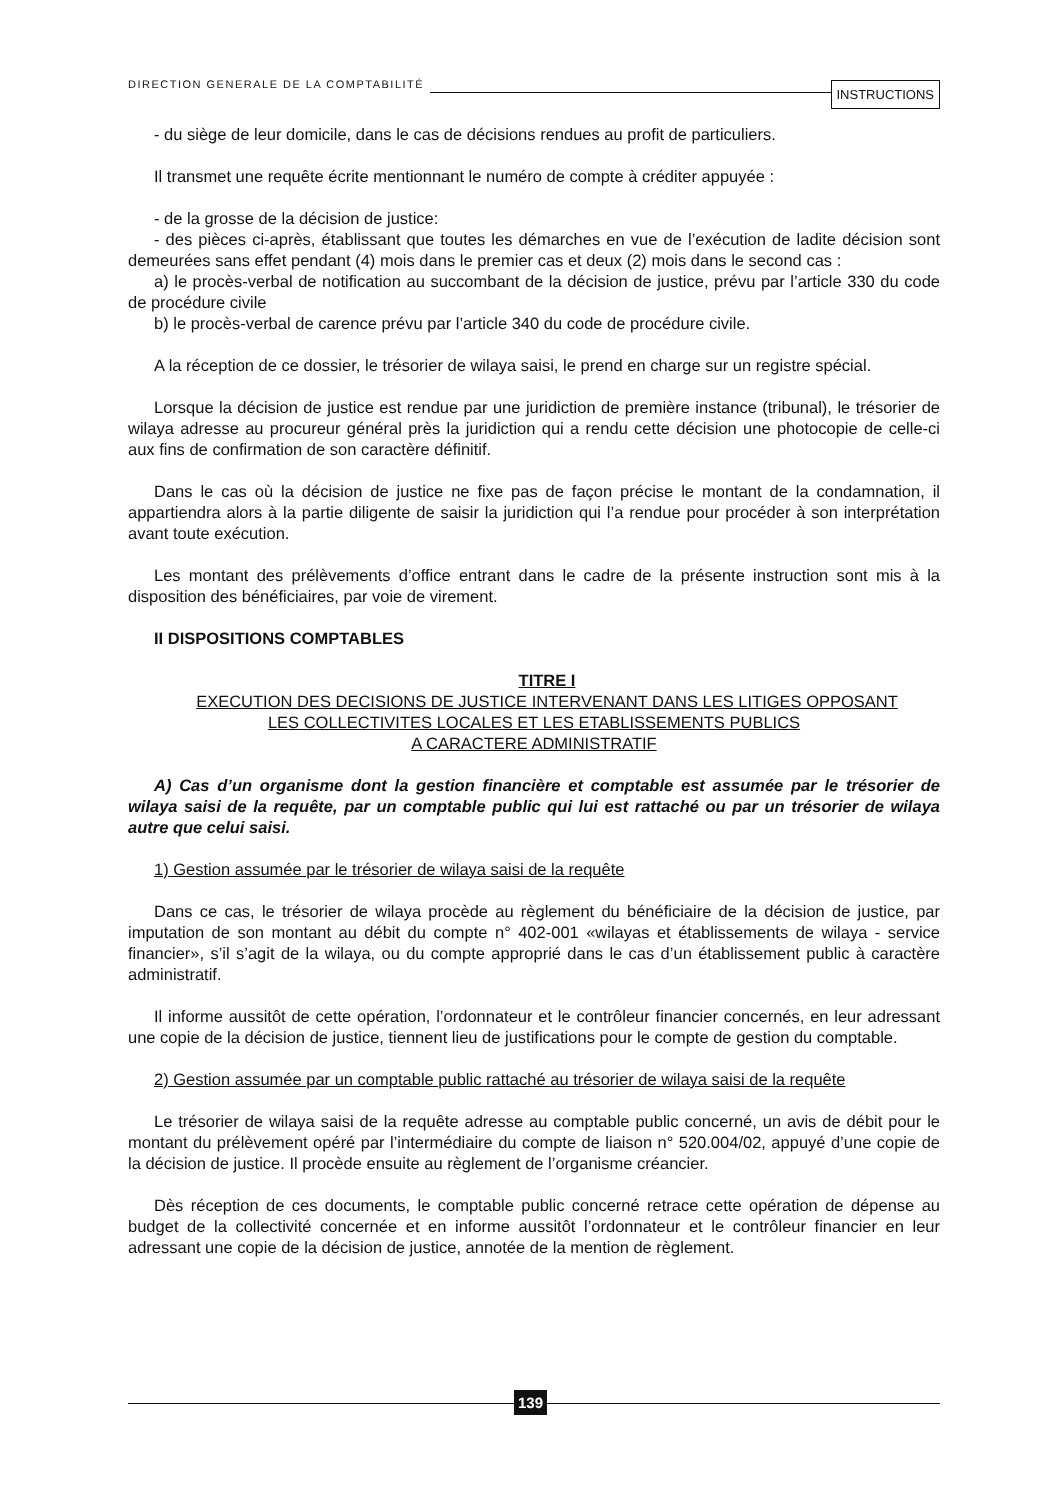DIRECTION GENERALE DE LA COMPTABILITÉ INSTRUCTIONS
- du siège de leur domicile, dans le cas de décisions rendues au profit de particuliers.
Il transmet une requête écrite mentionnant le numéro de compte à créditer appuyée :
- de la grosse de la décision de justice:
- des pièces ci-après, établissant que toutes les démarches en vue de l’exécution de ladite décision sont demeurées sans effet pendant (4) mois dans le premier cas et deux (2) mois dans le second cas :
a) le procès-verbal de notification au succombant de la décision de justice, prévu par l’article 330 du code de procédure civile
b) le procès-verbal de carence prévu par l’article 340 du code de procédure civile.
A la réception de ce dossier, le trésorier de wilaya saisi, le prend en charge sur un registre spécial.
Lorsque la décision de justice est rendue par une juridiction de première instance (tribunal), le trésorier de wilaya adresse au procureur général près la juridiction qui a rendu cette décision une photocopie de celle-ci aux fins de confirmation de son caractère définitif.
Dans le cas où la décision de justice ne fixe pas de façon précise le montant de la condamnation, il appartiendra alors à la partie diligente de saisir la juridiction qui l’a rendue pour procéder à son interprétation avant toute exécution.
Les montant des prélèvements d’office entrant dans le cadre de la présente instruction sont mis à la disposition des bénéficiaires, par voie de virement.
II DISPOSITIONS COMPTABLES
TITRE I
EXECUTION DES DECISIONS DE JUSTICE INTERVENANT DANS LES LITIGES OPPOSANT
LES COLLECTIVITES LOCALES ET LES ETABLISSEMENTS PUBLICS
A CARACTERE ADMINISTRATIF
A) Cas d’un organisme dont la gestion financière et comptable est assumée par le trésorier de wilaya saisi de la requête, par un comptable public qui lui est rattaché ou par un trésorier de wilaya autre que celui saisi.
1) Gestion assumée par le trésorier de wilaya saisi de la requête
Dans ce cas, le trésorier de wilaya procède au règlement du bénéficiaire de la décision de justice, par imputation de son montant au débit du compte n° 402-001 «wilayas et établissements de wilaya - service financier», s’il s’agit de la wilaya, ou du compte approprié dans le cas d’un établissement public à caractère administratif.
Il informe aussitôt de cette opération, l’ordonnateur et le contrôleur financier concernés, en leur adressant une copie de la décision de justice, tiennent lieu de justifications pour le compte de gestion du comptable.
2) Gestion assumée par un comptable public rattaché au trésorier de wilaya saisi de la requête
Le trésorier de wilaya saisi de la requête adresse au comptable public concerné, un avis de débit pour le montant du prélèvement opéré par l’intermédiaire du compte de liaison n° 520.004/02, appuyé d’une copie de la décision de justice. Il procède ensuite au règlement de l’organisme créancier.
Dès réception de ces documents, le comptable public concerné retrace cette opération de dépense au budget de la collectivité concernée et en informe aussitôt l’ordonnateur et le contrôleur financier en leur adressant une copie de la décision de justice, annotée de la mention de règlement.
139